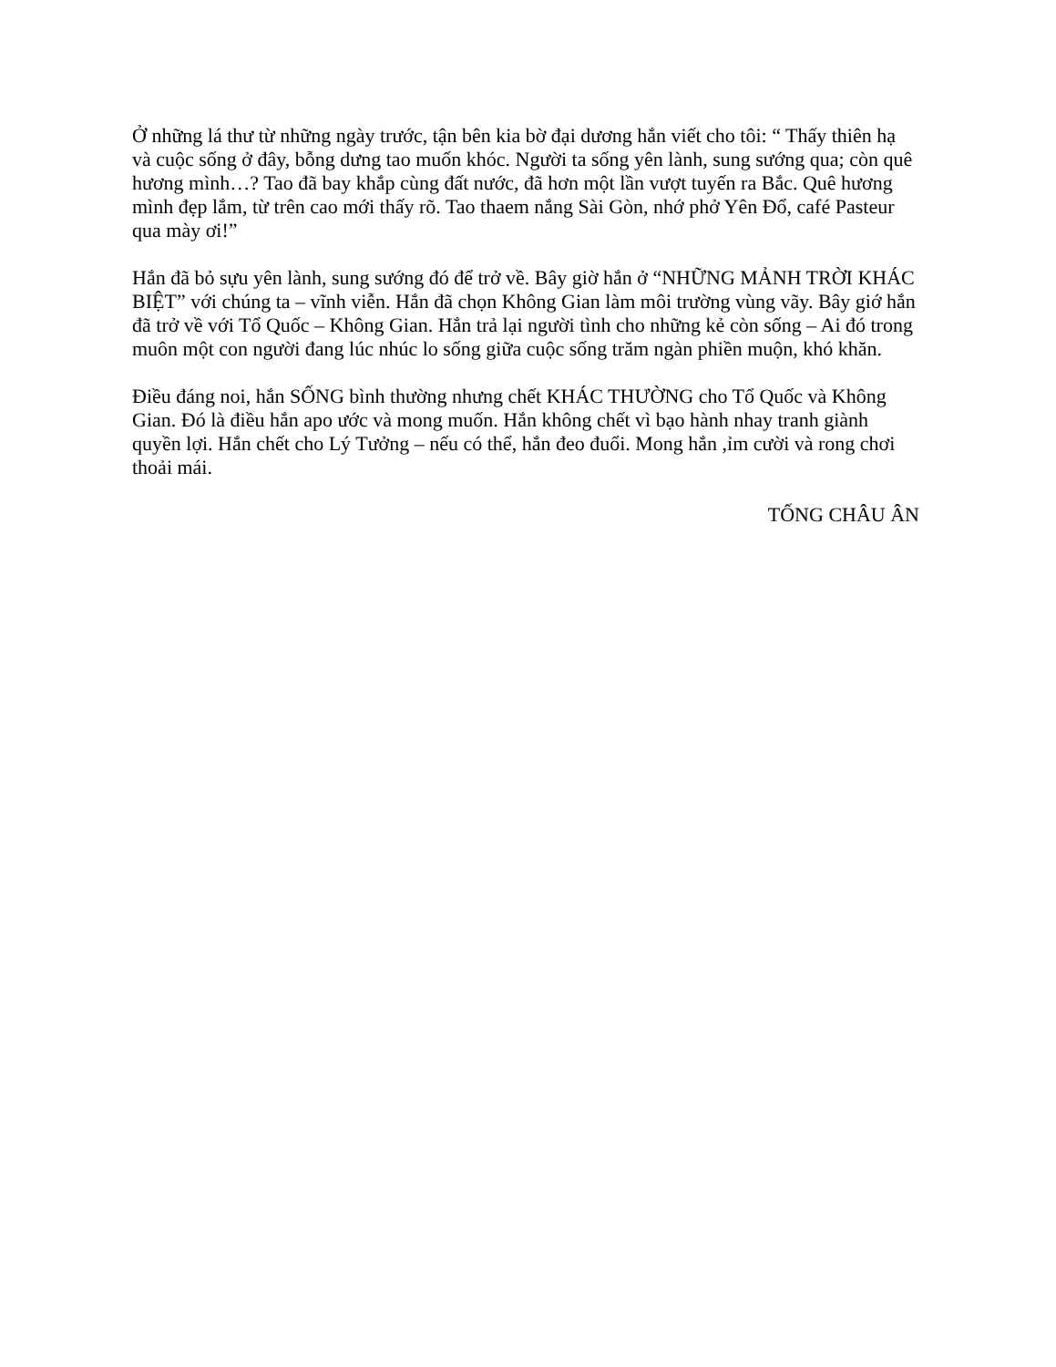Ở những lá thư từ những ngày trước, tận bên kia bờ đại dương hắn viết cho tôi: “ Thấy thiên hạ và cuộc sống ở đây, bỗng dưng tao muốn khóc. Người ta sống yên lành, sung sướng qua; còn quê hương mình…? Tao đã bay khắp cùng đất nước, đã hơn một lần vượt tuyến ra Bắc. Quê hương mình đẹp lắm, từ trên cao mới thấy rõ. Tao thaem nắng Sài Gòn, nhớ phở Yên Đổ, café Pasteur qua mày ơi!”
Hắn đã bỏ sựu yên lành, sung sướng đó để trở về. Bây giờ hắn ở “NHỮNG MẢNH TRỜI KHÁC BIỆT” với chúng ta – vĩnh viễn. Hắn đã chọn Không Gian làm môi trường vùng vãy. Bây giớ hắn đã trở về với Tổ Quốc – Không Gian. Hắn trả lại người tình cho những kẻ còn sống – Ai đó trong muôn một con người đang lúc nhúc lo sống giữa cuộc sống trăm ngàn phiền muộn, khó khăn.
Điều đáng noi, hắn SỐNG bình thường nhưng chết KHÁC THƯỜNG cho Tổ Quốc và Không Gian. Đó là điều hắn apo ước và mong muốn. Hắn không chết vì bạo hành nhay tranh giành quyền lợi. Hắn chết cho Lý Tưởng – nếu có thể, hắn đeo đuổi. Mong hắn ,ỉm cười và rong chơi thoải mái.
TỐNG CHÂU ÂN